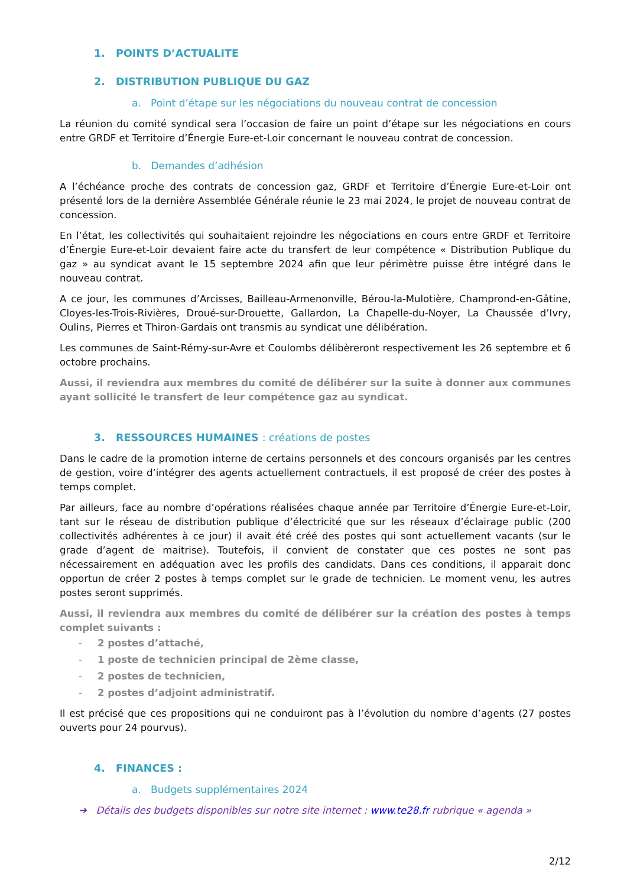1. POINTS D’ACTUALITE
2. DISTRIBUTION PUBLIQUE DU GAZ
a. Point d’étape sur les négociations du nouveau contrat de concession
La réunion du comité syndical sera l’occasion de faire un point d’étape sur les négociations en cours entre GRDF et Territoire d’Énergie Eure-et-Loir concernant le nouveau contrat de concession.
b. Demandes d’adhésion
A l’échéance proche des contrats de concession gaz, GRDF et Territoire d’Énergie Eure-et-Loir ont présenté lors de la dernière Assemblée Générale réunie le 23 mai 2024, le projet de nouveau contrat de concession.
En l’état, les collectivités qui souhaitaient rejoindre les négociations en cours entre GRDF et Territoire d’Énergie Eure-et-Loir devaient faire acte du transfert de leur compétence « Distribution Publique du gaz » au syndicat avant le 15 septembre 2024 afin que leur périmètre puisse être intégré dans le nouveau contrat.
A ce jour, les communes d’Arcisses, Bailleau-Armenonville, Bérou-la-Mulotière, Champrond-en-Gâtine, Cloyes-les-Trois-Rivières, Droué-sur-Drouette, Gallardon, La Chapelle-du-Noyer, La Chaussée d’Ivry, Oulins, Pierres et Thiron-Gardais ont transmis au syndicat une délibération.
Les communes de Saint-Rémy-sur-Avre et Coulombs délibèreront respectivement les 26 septembre et 6 octobre prochains.
Aussi, il reviendra aux membres du comité de délibérer sur la suite à donner aux communes ayant sollicité le transfert de leur compétence gaz au syndicat.
3. RESSOURCES HUMAINES : créations de postes
Dans le cadre de la promotion interne de certains personnels et des concours organisés par les centres de gestion, voire d’intégrer des agents actuellement contractuels, il est proposé de créer des postes à temps complet.
Par ailleurs, face au nombre d’opérations réalisées chaque année par Territoire d’Énergie Eure-et-Loir, tant sur le réseau de distribution publique d’électricité que sur les réseaux d’éclairage public (200 collectivités adhérentes à ce jour) il avait été créé des postes qui sont actuellement vacants (sur le grade d’agent de maitrise). Toutefois, il convient de constater que ces postes ne sont pas nécessairement en adéquation avec les profils des candidats. Dans ces conditions, il apparait donc opportun de créer 2 postes à temps complet sur le grade de technicien. Le moment venu, les autres postes seront supprimés.
Aussi, il reviendra aux membres du comité de délibérer sur la création des postes à temps complet suivants :
- 2 postes d’attaché,
- 1 poste de technicien principal de 2ème classe,
- 2 postes de technicien,
- 2 postes d’adjoint administratif.
Il est précisé que ces propositions qui ne conduiront pas à l’évolution du nombre d’agents (27 postes ouverts pour 24 pourvus).
4. FINANCES :
a. Budgets supplémentaires 2024
➔ Détails des budgets disponibles sur notre site internet : www.te28.fr rubrique « agenda »
2/12